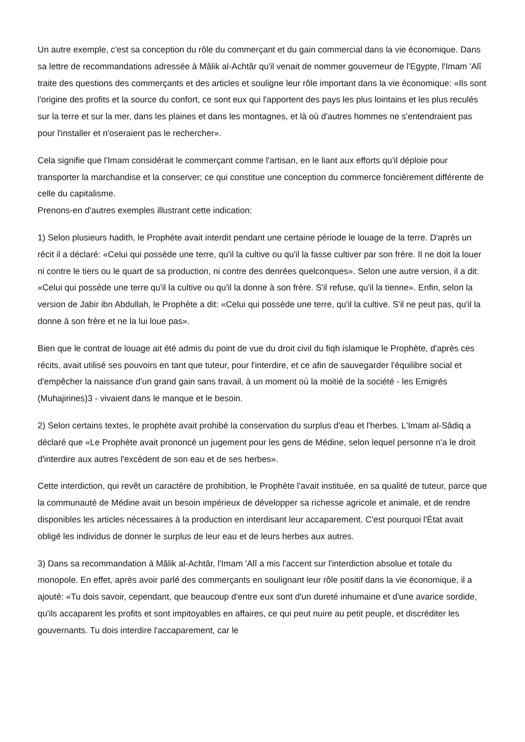Un autre exemple, c'est sa conception du rôle du commerçant et du gain commercial dans la vie économique. Dans sa lettre de recommandations adressée à Mâlik al-Achtâr qu'il venait de nommer gouverneur de l'Egypte, l'Imam 'Alî traite des questions des commerçants et des articles et souligne leur rôle important dans la vie économique: «Ils sont l'origine des profits et la source du confort, ce sont eux qui l'apportent des pays les plus lointains et les plus reculés sur la terre et sur la mer, dans les plaines et dans les montagnes, et là où d'autres hommes ne s'entendraient pas pour l'installer et n'oseraient pas le rechercher».
Cela signifie que l'Imam considérait le commerçant comme l'artisan, en le liant aux efforts qu'il déploie pour transporter la marchandise et la conserver; ce qui constitue une conception du commerce foncièrement différente de celle du capitalisme.
Prenons-en d'autres exemples illustrant cette indication:
1) Selon plusieurs hadith, le Prophète avait interdit pendant une certaine période le louage de la terre. D'après un récit il a déclaré: «Celui qui possède une terre, qu'il la cultive ou qu'il la fasse cultiver par son frère. Il ne doit la louer ni contre le tiers ou le quart de sa production, ni contre des denrées quelconques». Selon une autre version, il a dit: «Celui qui possède une terre qu'il la cultive ou qu'il la donne à son frère. S'il refuse, qu'il la tienne». Enfin, selon la version de Jabir ibn Abdullah, le Prophète a dit: «Celui qui possède une terre, qu'il la cultive. S'il ne peut pas, qu'il la donne à son frère et ne la lui loue pas».
Bien que le contrat de louage ait été admis du point de vue du droit civil du fiqh islamique le Prophète, d'après ces récits, avait utilisé ses pouvoirs en tant que tuteur, pour l'interdire, et ce afin de sauvegarder l'équilibre social et d'empêcher la naissance d'un grand gain sans travail, à un moment où la moitié de la société - les Emigrés (Muhajirines)3 - vivaient dans le manque et le besoin.
2) Selon certains textes, le prophète avait prohibé la conservation du surplus d'eau et l'herbes. L'Imam al-Sâdiq a déclaré que «Le Prophète avait prononcé un jugement pour les gens de Médine, selon lequel personne n'a le droit d'interdire aux autres l'excédent de son eau et de ses herbes».
Cette interdiction, qui revêt un caractère de prohibition, le Prophète l'avait instituée, en sa qualité de tuteur, parce que la communauté de Médine avait un besoin impérieux de développer sa richesse agricole et animale, et de rendre disponibles les articles nécessaires à la production en interdisant leur accaparement. C'est pourquoi l'État avait obligé les individus de donner le surplus de leur eau et de leurs herbes aux autres.
3) Dans sa recommandation à Mâlik al-Achtâr, l'Imam 'Alî a mis l'accent sur l'interdiction absolue et totale du monopole. En effet, après avoir parlé des commerçants en soulignant leur rôle positif dans la vie économique, il a ajouté: «Tu dois savoir, cependant, que beaucoup d'entre eux sont d'un dureté inhumaine et d'une avarice sordide, qu'ils accaparent les profits et sont impitoyables en affaires, ce qui peut nuire au petit peuple, et discréditer les gouvernants. Tu dois interdire l'accaparement, car le